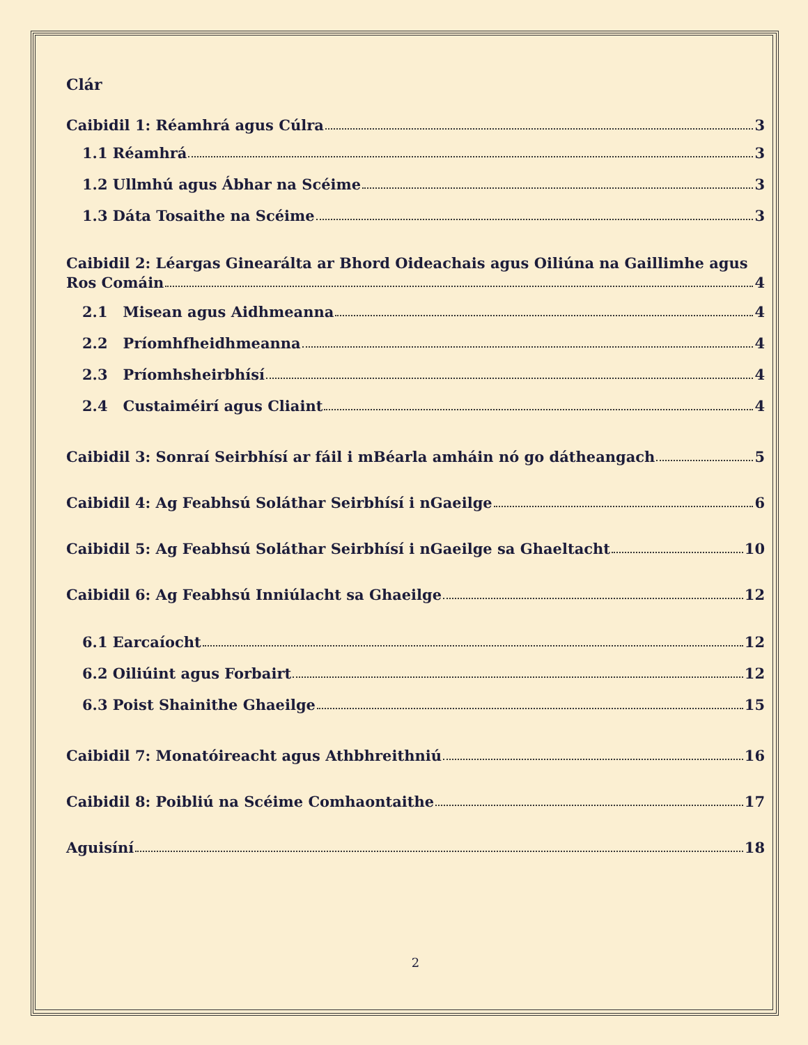Clár
Caibidil 1: Réamhrá agus Cúlra 3
1.1 Réamhrá 3
1.2 Ullmhú agus Ábhar na Scéime 3
1.3 Dáta Tosaithe na Scéime 3
Caibidil 2: Léargas Ginearálta ar Bhord Oideachais agus Oiliúna na Gaillimhe agus
Ros Comáin 4
2.1 Misean agus Aidhmeanna 4
2.2 Príomhfheidhmeanna 4
2.3 Príomhsheirbhísí 4
2.4 Custaiméirí agus Cliaint 4
Caibidil 3: Sonraí Seirbhísí ar fáil i mBéarla amháin nó go dátheangach 5
Caibidil 4: Ag Feabhsú Soláthar Seirbhísí i nGaeilge 6
Caibidil 5: Ag Feabhsú Soláthar Seirbhísí i nGaeilge sa Ghaeltacht 10
Caibidil 6: Ag Feabhsú Inniúlacht sa Ghaeilge 12
6.1 Earcaíocht 12
6.2 Oiliúint agus Forbairt 12
6.3 Poist Shainithe Ghaeilge 15
Caibidil 7: Monatóireacht agus Athbhreithniú 16
Caibidil 8: Poibliú na Scéime Comhaontaithe 17
Aguisíní 18
2